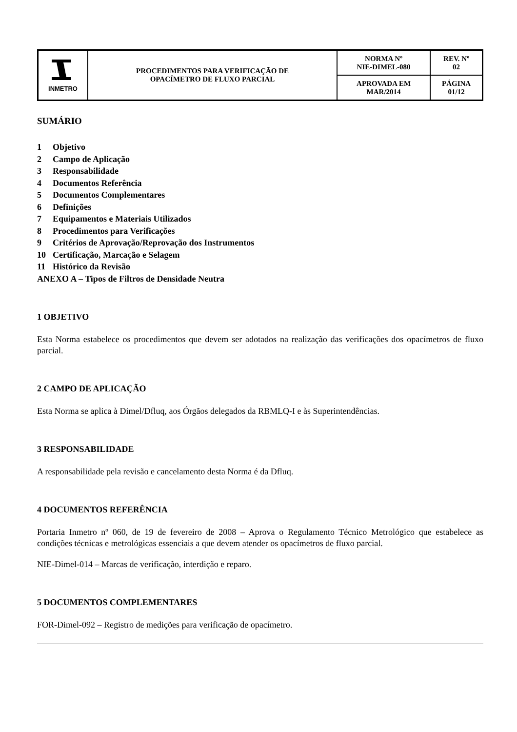| INMETRO | PROCEDIMENTOS PARA VERIFICAÇÃO DE OPACÍMETRO DE FLUXO PARCIAL | NORMA Nº NIE-DIMEL-080 | REV. Nº 02 |
| | | APROVADA EM MAR/2014 | PÁGINA 01/12 |
SUMÁRIO
1 Objetivo
2 Campo de Aplicação
3 Responsabilidade
4 Documentos Referência
5 Documentos Complementares
6 Definições
7 Equipamentos e Materiais Utilizados
8 Procedimentos para Verificações
9 Critérios de Aprovação/Reprovação dos Instrumentos
10 Certificação, Marcação e Selagem
11 Histórico da Revisão
ANEXO A – Tipos de Filtros de Densidade Neutra
1 OBJETIVO
Esta Norma estabelece os procedimentos que devem ser adotados na realização das verificações dos opacímetros de fluxo parcial.
2 CAMPO DE APLICAÇÃO
Esta Norma se aplica à Dimel/Dfluq, aos Órgãos delegados da RBMLQ-I e às Superintendências.
3 RESPONSABILIDADE
A responsabilidade pela revisão e cancelamento desta Norma é da Dfluq.
4 DOCUMENTOS REFERÊNCIA
Portaria Inmetro nº 060, de 19 de fevereiro de 2008 – Aprova o Regulamento Técnico Metrológico que estabelece as condições técnicas e metrológicas essenciais a que devem atender os opacímetros de fluxo parcial.
NIE-Dimel-014 – Marcas de verificação, interdição e reparo.
5 DOCUMENTOS COMPLEMENTARES
FOR-Dimel-092 – Registro de medições para verificação de opacímetro.